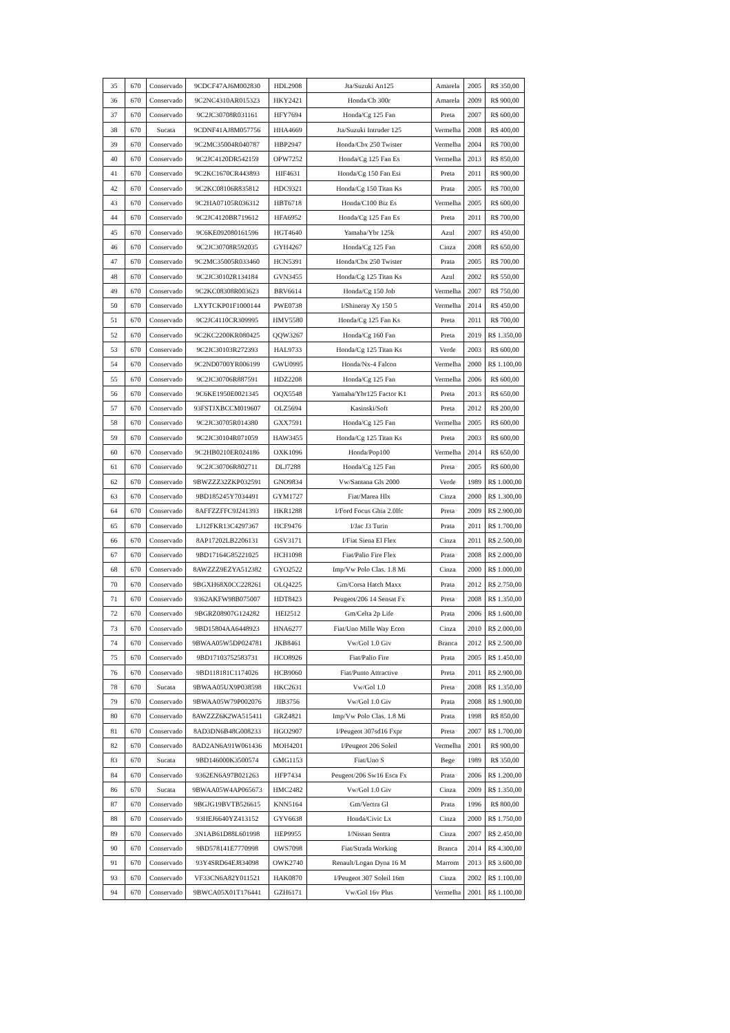| 35 | 670 | Conservado | 9CDCF47AJ6M002830 | HDL2908 | Jta/Suzuki An125 | Amarela | 2005 | R$ 350,00 |
| 36 | 670 | Conservado | 9C2NC4310AR015323 | HKY2421 | Honda/Cb 300r | Amarela | 2009 | R$ 900,00 |
| 37 | 670 | Conservado | 9C2JC30708R031161 | HFY7694 | Honda/Cg 125 Fan | Preta | 2007 | R$ 600,00 |
| 38 | 670 | Sucata | 9CDNF41AJ8M057756 | HHA4669 | Jta/Suzuki Intruder 125 | Vermelha | 2008 | R$ 400,00 |
| 39 | 670 | Conservado | 9C2MC35004R040787 | HBP2947 | Honda/Cbx 250 Twister | Vermelha | 2004 | R$ 700,00 |
| 40 | 670 | Conservado | 9C2JC4120DR542159 | OPW7252 | Honda/Cg 125 Fan Es | Vermelha | 2013 | R$ 850,00 |
| 41 | 670 | Conservado | 9C2KC1670CR443893 | HIF4631 | Honda/Cg 150 Fan Esi | Preta | 2011 | R$ 900,00 |
| 42 | 670 | Conservado | 9C2KC08106R835812 | HDC9321 | Honda/Cg 150 Titan Ks | Prata | 2005 | R$ 700,00 |
| 43 | 670 | Conservado | 9C2HA07105R036312 | HBT6718 | Honda/C100 Biz Es | Vermelha | 2005 | R$ 600,00 |
| 44 | 670 | Conservado | 9C2JC4120BR719612 | HFA6952 | Honda/Cg 125 Fan Es | Preta | 2011 | R$ 700,00 |
| 45 | 670 | Conservado | 9C6KE092080161596 | HGT4640 | Yamaha/Ybr 125k | Azul | 2007 | R$ 450,00 |
| 46 | 670 | Conservado | 9C2JC30708R592035 | GYH4267 | Honda/Cg 125 Fan | Cinza | 2008 | R$ 650,00 |
| 47 | 670 | Conservado | 9C2MC35005R033460 | HCN5391 | Honda/Cbx 250 Twister | Prata | 2005 | R$ 700,00 |
| 48 | 670 | Conservado | 9C2JC30102R134184 | GVN3455 | Honda/Cg 125 Titan Ks | Azul | 2002 | R$ 550,00 |
| 49 | 670 | Conservado | 9C2KC08308R003623 | BRV6614 | Honda/Cg 150 Job | Vermelha | 2007 | R$ 750,00 |
| 50 | 670 | Conservado | LXYTCKP01F1000144 | PWE0738 | I/Shineray Xy 150 5 | Vermelha | 2014 | R$ 450,00 |
| 51 | 670 | Conservado | 9C2JC4110CR309995 | HMV5580 | Honda/Cg 125 Fan Ks | Preta | 2011 | R$ 700,00 |
| 52 | 670 | Conservado | 9C2KC2200KR080425 | QQW3267 | Honda/Cg 160 Fan | Preta | 2019 | R$ 1.350,00 |
| 53 | 670 | Conservado | 9C2JC30103R272393 | HAL9733 | Honda/Cg 125 Titan Ks | Verde | 2003 | R$ 600,00 |
| 54 | 670 | Conservado | 9C2ND0700YR006199 | GWU0995 | Honda/Nx-4 Falcon | Vermelha | 2000 | R$ 1.100,00 |
| 55 | 670 | Conservado | 9C2JC30706R887591 | HDZ2208 | Honda/Cg 125 Fan | Vermelha | 2006 | R$ 600,00 |
| 56 | 670 | Conservado | 9C6KE1950E0021345 | OQX5548 | Yamaha/Ybr125 Factor K1 | Preta | 2013 | R$ 650,00 |
| 57 | 670 | Conservado | 93FSTJXBCCM019607 | OLZ5694 | Kasinski/Soft | Preta | 2012 | R$ 200,00 |
| 58 | 670 | Conservado | 9C2JC30705R014380 | GXX7591 | Honda/Cg 125 Fan | Vermelha | 2005 | R$ 600,00 |
| 59 | 670 | Conservado | 9C2JC30104R071059 | HAW3455 | Honda/Cg 125 Titan Ks | Preta | 2003 | R$ 600,00 |
| 60 | 670 | Conservado | 9C2HB0210ER024186 | OXK1096 | Honda/Pop100 | Vermelha | 2014 | R$ 650,00 |
| 61 | 670 | Conservado | 9C2JC30706R802711 | DLJ7288 | Honda/Cg 125 Fan | Preta | 2005 | R$ 600,00 |
| 62 | 670 | Conservado | 9BWZZZ32ZKP032591 | GNO9834 | Vw/Santana Gls 2000 | Verde | 1989 | R$ 1.000,00 |
| 63 | 670 | Conservado | 9BD185245Y7034491 | GYM1727 | Fiat/Marea Hlx | Cinza | 2000 | R$ 1.300,00 |
| 64 | 670 | Conservado | 8AFFZZFFC9J241393 | HKR1288 | I/Ford Focus Ghia 2.0lfc | Preta | 2009 | R$ 2.900,00 |
| 65 | 670 | Conservado | LJ12FKR13C4297367 | HCF9476 | I/Jac J3 Turin | Prata | 2011 | R$ 1.700,00 |
| 66 | 670 | Conservado | 8AP17202LB2206131 | GSV3171 | I/Fiat Siena El Flex | Cinza | 2011 | R$ 2.500,00 |
| 67 | 670 | Conservado | 9BD17164G85221025 | HCH1098 | Fiat/Palio Fire Flex | Prata | 2008 | R$ 2.000,00 |
| 68 | 670 | Conservado | 8AWZZZ9EZYA512382 | GYO2522 | Imp/Vw Polo Clas. 1.8 Mi | Cinza | 2000 | R$ 1.000,00 |
| 70 | 670 | Conservado | 9BGXH68X0CC228261 | OLQ4225 | Gm/Corsa Hatch Maxx | Prata | 2012 | R$ 2.750,00 |
| 71 | 670 | Conservado | 9362AKFW98B075007 | HDT8423 | Peugeot/206 14 Sensat Fx | Preta | 2008 | R$ 1.350,00 |
| 72 | 670 | Conservado | 9BGRZ08907G124282 | HEI2512 | Gm/Celta 2p Life | Prata | 2006 | R$ 1.600,00 |
| 73 | 670 | Conservado | 9BD15804AA6448923 | HNA6277 | Fiat/Uno Mille Way Econ | Cinza | 2010 | R$ 2.000,00 |
| 74 | 670 | Conservado | 9BWAA05W5DP024781 | JKB8461 | Vw/Gol 1.0 Giv | Branca | 2012 | R$ 2.500,00 |
| 75 | 670 | Conservado | 9BD17103752583731 | HCO8926 | Fiat/Palio Fire | Prata | 2005 | R$ 1.450,00 |
| 76 | 670 | Conservado | 9BD118181C1174026 | HCB9060 | Fiat/Punto Attractive | Preta | 2011 | R$ 2.900,00 |
| 78 | 670 | Sucata | 9BWAA05UX9P038598 | HKC2631 | Vw/Gol 1.0 | Preta | 2008 | R$ 1.350,00 |
| 79 | 670 | Conservado | 9BWAA05W79P002076 | JIB3756 | Vw/Gol 1.0 Giv | Prata | 2008 | R$ 1.900,00 |
| 80 | 670 | Conservado | 8AWZZZ6K2WA515411 | GRZ4821 | Imp/Vw Polo Clas. 1.8 Mi | Prata | 1998 | R$ 850,00 |
| 81 | 670 | Conservado | 8AD3DN6B48G008233 | HGO2907 | I/Peugeot 307sd16 Fxpr | Preta | 2007 | R$ 1.700,00 |
| 82 | 670 | Conservado | 8AD2AN6A91W061436 | MOH4201 | I/Peugeot 206 Soleil | Vermelha | 2001 | R$ 900,00 |
| 83 | 670 | Sucata | 9BD146000K3500574 | GMG1153 | Fiat/Uno S | Bege | 1989 | R$ 350,00 |
| 84 | 670 | Conservado | 9362EN6A97B021263 | HFP7434 | Peugeot/206 Sw16 Esca Fx | Prata | 2006 | R$ 1.200,00 |
| 86 | 670 | Sucata | 9BWAA05W4AP065673 | HMC2482 | Vw/Gol 1.0 Giv | Cinza | 2009 | R$ 1.350,00 |
| 87 | 670 | Conservado | 9BGJG19BVTB526615 | KNN5164 | Gm/Vectra Gl | Prata | 1996 | R$ 800,00 |
| 88 | 670 | Conservado | 93HEJ6640YZ413152 | GYV6638 | Honda/Civic Lx | Cinza | 2000 | R$ 1.750,00 |
| 89 | 670 | Conservado | 3N1AB61D88L601998 | HEP9955 | I/Nissan Sentra | Cinza | 2007 | R$ 2.450,00 |
| 90 | 670 | Conservado | 9BD578141E7770998 | OWS7098 | Fiat/Strada Working | Branca | 2014 | R$ 4.300,00 |
| 91 | 670 | Conservado | 93Y4SRD64EJ834098 | OWK2740 | Renault/Logan Dyna 16 M | Marrom | 2013 | R$ 3.600,00 |
| 93 | 670 | Conservado | VF33CN6A82Y011521 | HAK0870 | I/Peugeot 307 Soleil 16m | Cinza | 2002 | R$ 1.100,00 |
| 94 | 670 | Conservado | 9BWCA05X01T176441 | GZH6171 | Vw/Gol 16v Plus | Vermelha | 2001 | R$ 1.100,00 |